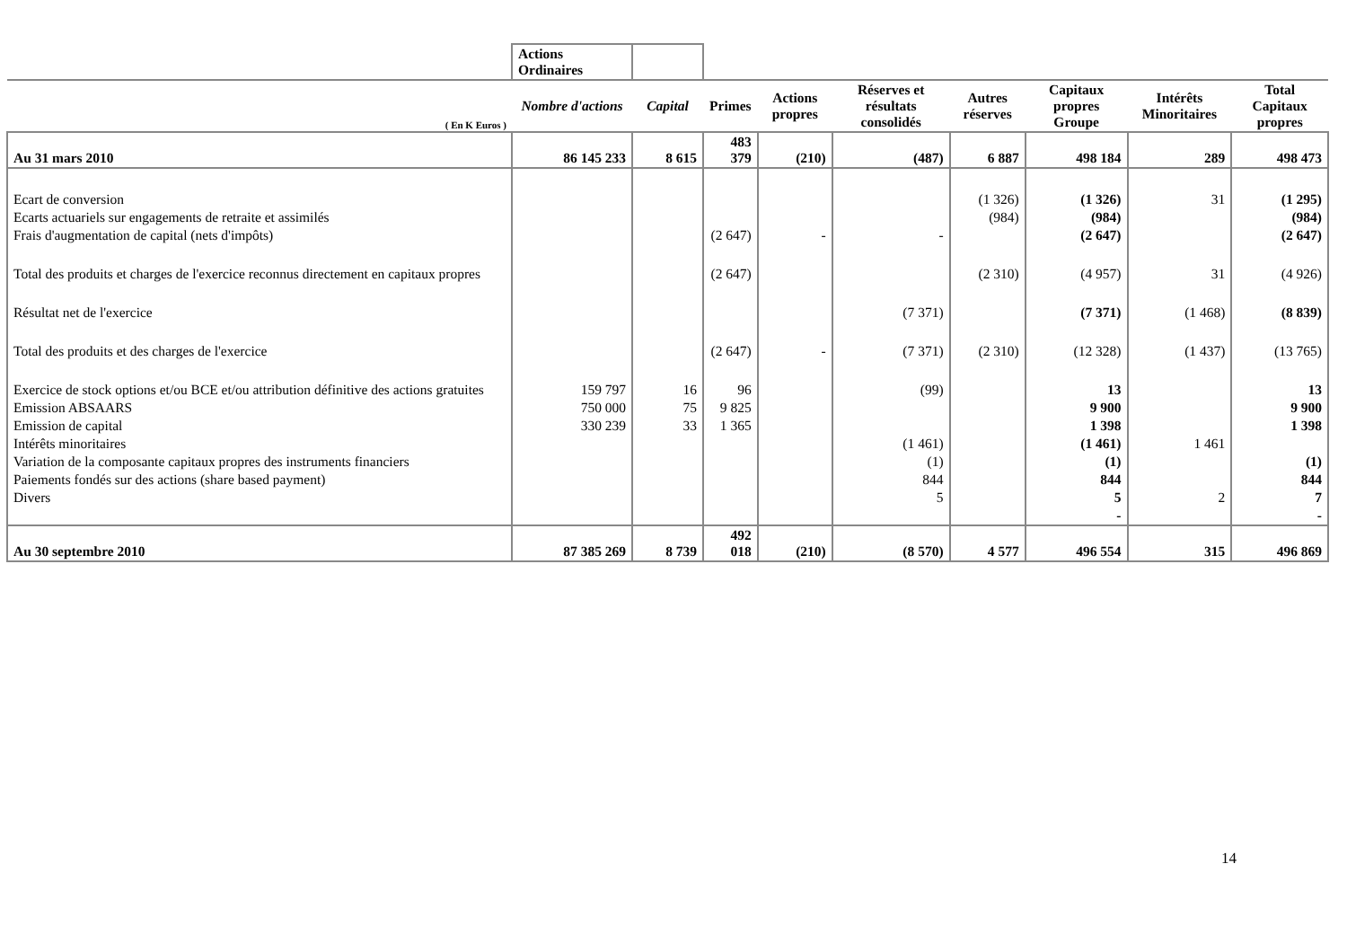| | Actions Ordinaires | | | | | | | | |
| ( En K Euros ) | Nombre d'actions | Capital | Primes | Actions propres | Réserves et résultats consolidés | Autres réserves | Capitaux propres Groupe | Intérêts Minoritaires | Total Capitaux propres |
| Au 31 mars 2010 | 86 145 233 | 8 615 | 483 379 | (210) | (487) | 6 887 | 498 184 | 289 | 498 473 |
| Ecart de conversion | | | | | | (1 326) | (1 326) | 31 | (1 295) |
| Ecarts actuariels sur engagements de retraite et assimilés | | | | | | (984) | (984) | | (984) |
| Frais d'augmentation de capital (nets d'impôts) | | | (2 647) | - | - | | (2 647) | | (2 647) |
| Total des produits et charges de l'exercice reconnus directement en capitaux propres | | | (2 647) | | | (2 310) | (4 957) | 31 | (4 926) |
| Résultat net de l'exercice | | | | | (7 371) | | (7 371) | (1 468) | (8 839) |
| Total des produits et des charges de l'exercice | | | (2 647) | - | (7 371) | (2 310) | (12 328) | (1 437) | (13 765) |
| Exercice de stock options et/ou BCE et/ou attribution définitive des actions gratuites | 159 797 | 16 | 96 | | (99) | | 13 | | 13 |
| Emission ABSAARS | 750 000 | 75 | 9 825 | | | | 9 900 | | 9 900 |
| Emission de capital | 330 239 | 33 | 1 365 | | | | 1 398 | | 1 398 |
| Intérêts minoritaires | | | | | (1 461) | | (1 461) | 1 461 | |
| Variation de la composante capitaux propres des instruments financiers | | | | | (1) | | (1) | | (1) |
| Paiements fondés sur des actions (share based payment) | | | | | 844 | | 844 | | 844 |
| Divers | | | | | 5 | | 5 | 2 | 7 |
| | | | | | | | - | | - |
| Au 30 septembre 2010 | 87 385 269 | 8 739 | 492 018 | (210) | (8 570) | 4 577 | 496 554 | 315 | 496 869 |
14